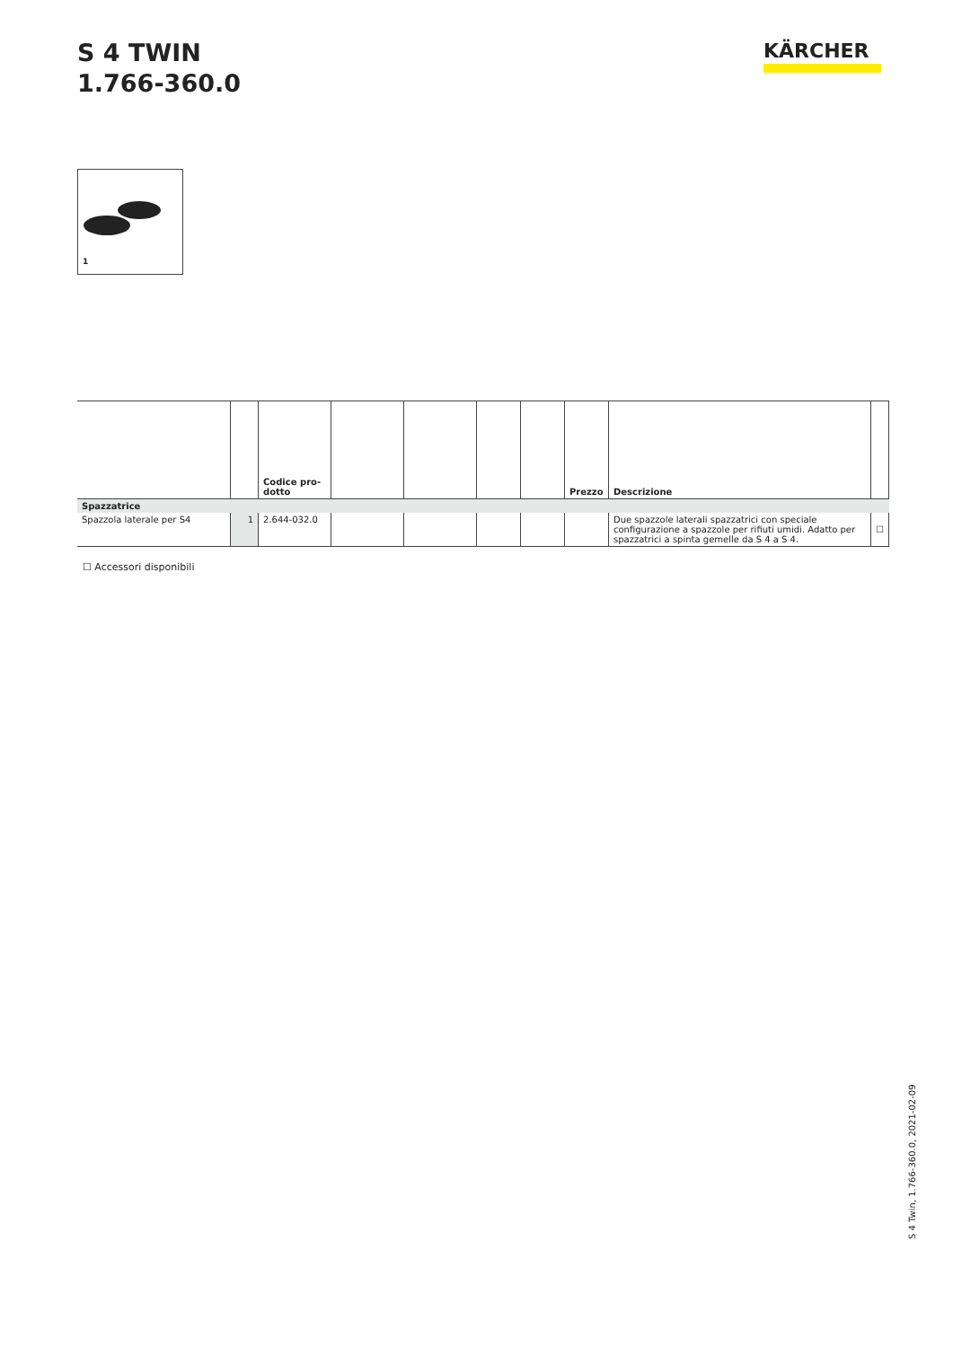S 4 TWIN
1.766-360.0
KÄRCHER
1
| | | Codice pro- dotto | | | | | Prezzo | Descrizione | |
| --- | --- | --- | --- | --- | --- | --- | --- | --- | --- |
| Spazzatrice | | | | | | | | | |
| Spazzola laterale per S4 | 1 | 2.644-032.0 | | | | | | Due spazzole laterali spazzatrici con speciale configurazione a spazzole per rifiuti umidi. Adatto per spazzatrici a spinta gemelle da S 4 a S 4. | ☐ |
☐ Accessori disponibili
S 4 Twin, 1.766-360.0, 2021-02-09